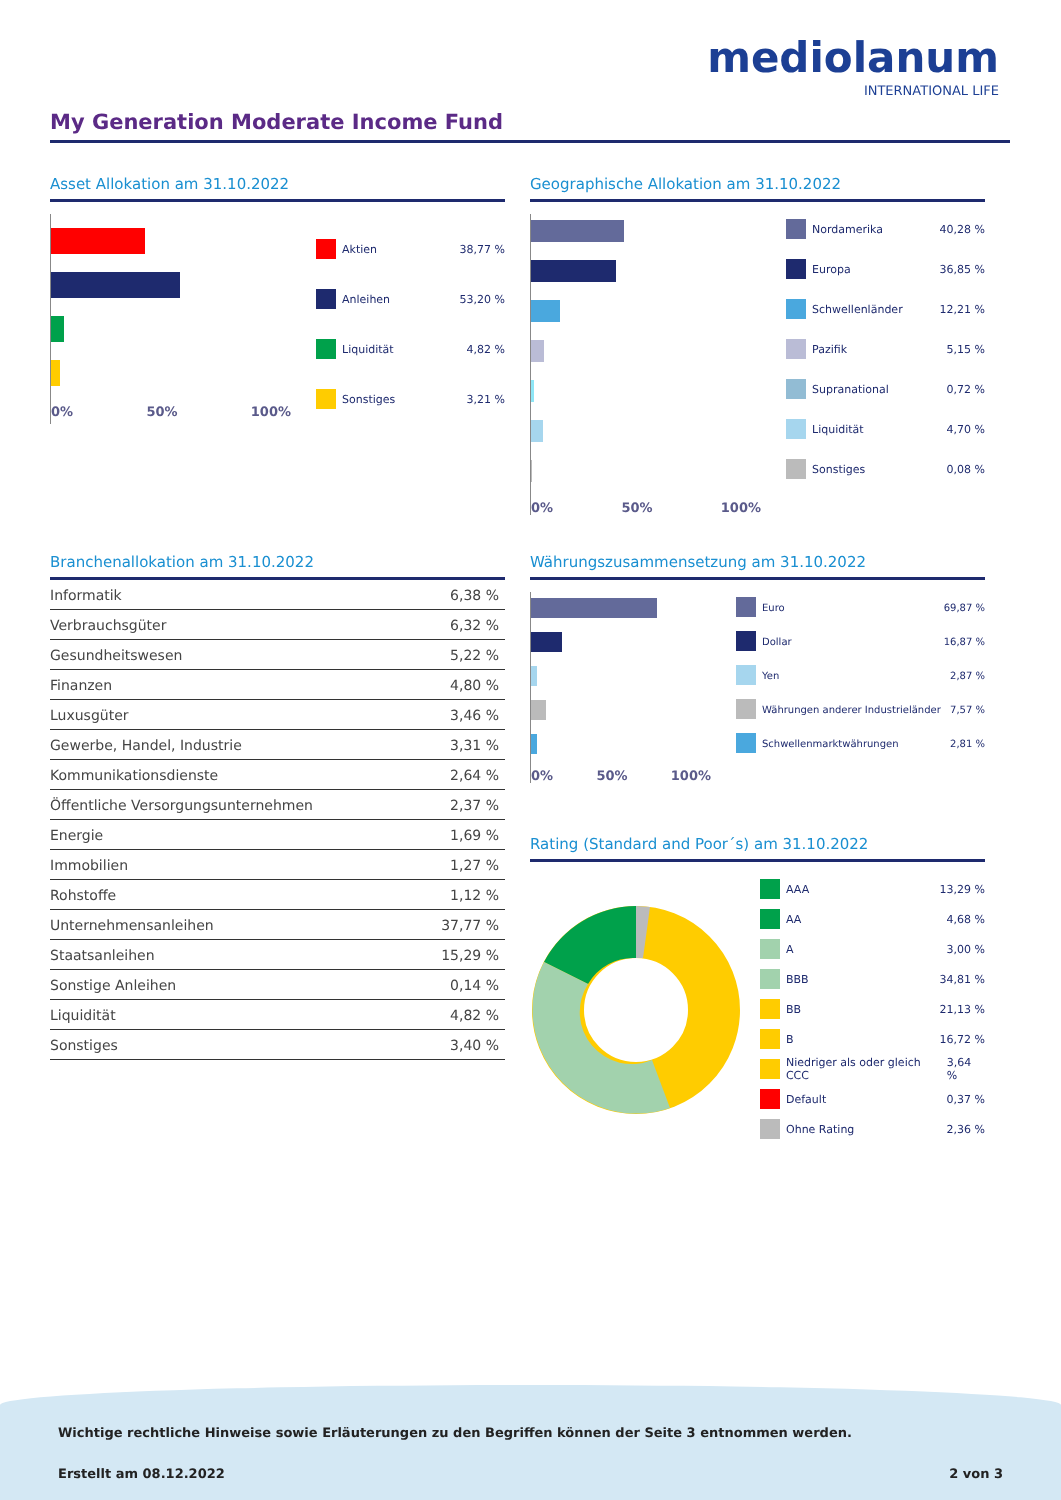mediolanum
INTERNATIONAL LIFE
My Generation Moderate Income Fund
Asset Allokation am 31.10.2022
0% 50% 100%
Aktien 38,77 %
Anleihen 53,20 %
Liquidität 4,82 %
Sonstiges 3,21 %
Geographische Allokation am 31.10.2022
0% 50% 100%
Nordamerika 40,28 %
Europa 36,85 %
Schwellenländer 12,21 %
Pazifik 5,15 %
Supranational 0,72 %
Liquidität 4,70 %
Sonstiges 0,08 %
Branchenallokation am 31.10.2022
| Informatik | 6,38 % |
| Verbrauchsgüter | 6,32 % |
| Gesundheitswesen | 5,22 % |
| Finanzen | 4,80 % |
| Luxusgüter | 3,46 % |
| Gewerbe, Handel, Industrie | 3,31 % |
| Kommunikationsdienste | 2,64 % |
| Öffentliche Versorgungsunternehmen | 2,37 % |
| Energie | 1,69 % |
| Immobilien | 1,27 % |
| Rohstoffe | 1,12 % |
| Unternehmensanleihen | 37,77 % |
| Staatsanleihen | 15,29 % |
| Sonstige Anleihen | 0,14 % |
| Liquidität | 4,82 % |
| Sonstiges | 3,40 % |
Währungszusammensetzung am 31.10.2022
0% 50% 100%
Euro 69,87 %
Dollar 16,87 %
Yen 2,87 %
Währungen anderer Industrieländer 7,57 %
Schwellenmarktwährungen 2,81 %
Rating (Standard and Poor´s) am 31.10.2022
AAA 13,29 %
AA 4,68 %
A 3,00 %
BBB 34,81 %
BB 21,13 %
B 16,72 %
Niedriger als oder gleich CCC 3,64 %
Default 0,37 %
Ohne Rating 2,36 %
Wichtige rechtliche Hinweise sowie Erläuterungen zu den Begriffen können der Seite 3 entnommen werden.
Erstellt am 08.12.2022 2 von 3